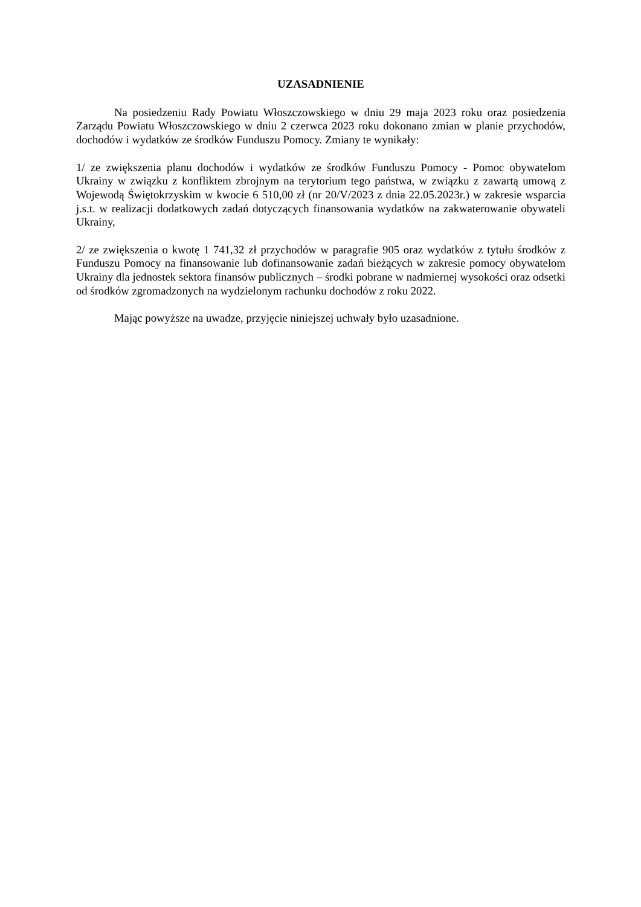UZASADNIENIE
Na posiedzeniu Rady Powiatu Włoszczowskiego w dniu 29 maja 2023 roku oraz posiedzenia Zarządu Powiatu Włoszczowskiego w dniu 2 czerwca 2023 roku dokonano zmian w planie przychodów, dochodów i wydatków ze środków Funduszu Pomocy. Zmiany te wynikały:
1/ ze zwiększenia planu dochodów i wydatków ze środków Funduszu Pomocy - Pomoc obywatelom Ukrainy w związku z konfliktem zbrojnym na terytorium tego państwa, w związku z zawartą umową z Wojewodą Świętokrzyskim w kwocie 6 510,00 zł (nr 20/V/2023 z dnia 22.05.2023r.) w zakresie wsparcia j.s.t. w realizacji dodatkowych zadań dotyczących finansowania wydatków na zakwaterowanie obywateli Ukrainy,
2/ ze zwiększenia o kwotę 1 741,32 zł przychodów w paragrafie 905 oraz wydatków z tytułu środków z Funduszu Pomocy na finansowanie lub dofinansowanie zadań bieżących w zakresie pomocy obywatelom Ukrainy dla jednostek sektora finansów publicznych – środki pobrane w nadmiernej wysokości oraz odsetki od środków zgromadzonych na wydzielonym rachunku dochodów z roku 2022.
Mając powyższe na uwadze, przyjęcie niniejszej uchwały było uzasadnione.